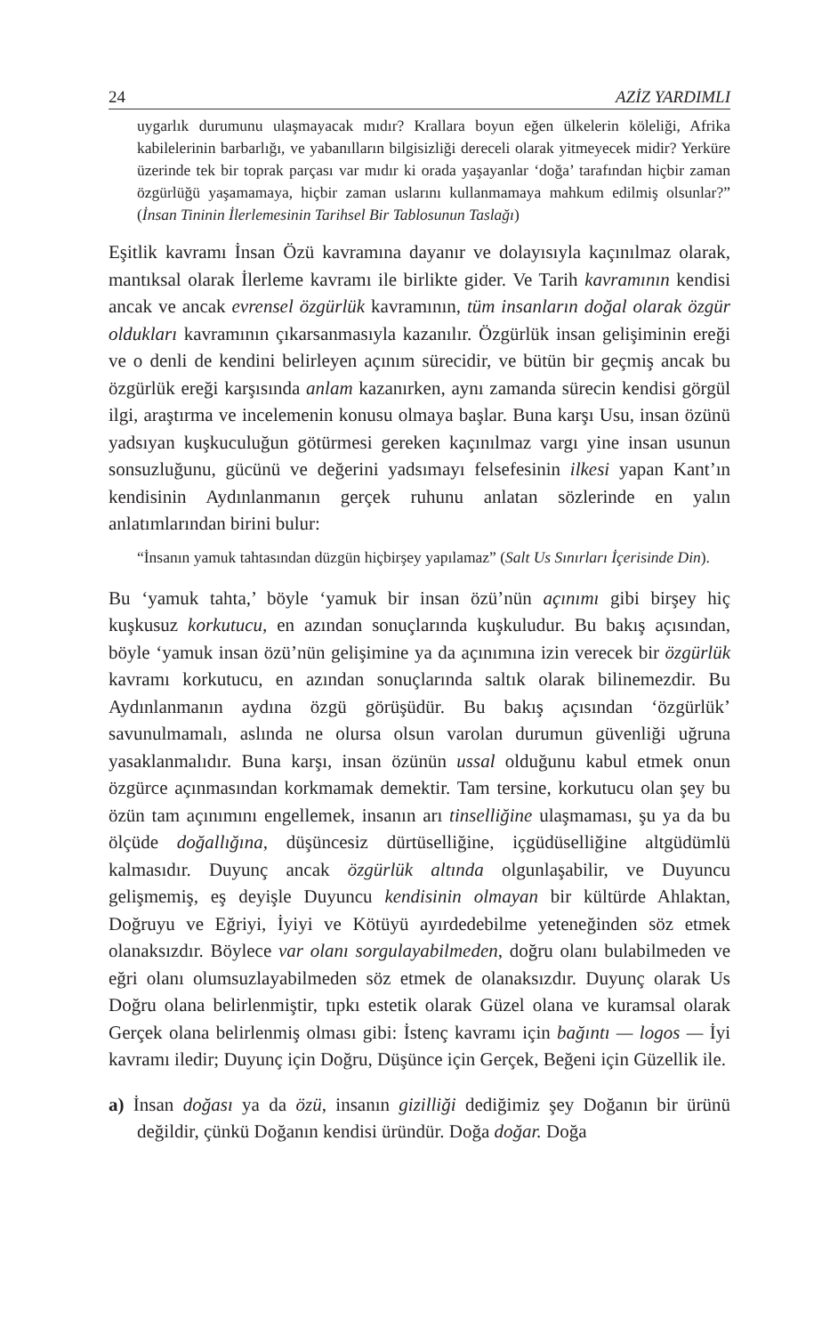24 AZİZ YARDIMLI
uygarlık durumunu ulaşmayacak mıdır? Krallara boyun eğen ülkelerin köleliği, Afrika kabilelerinin barbarlığı, ve yabanılların bilgisizliği dereceli olarak yitmeyecek midir? Yerküre üzerinde tek bir toprak parçası var mıdır ki orada yaşayanlar ‘doğa’ tarafından hiçbir zaman özgürlüğü yaşamamaya, hiçbir zaman uslarını kullanmamaya mahkum edilmiş olsunlar?” (İnsan Tininin İlerlemesinin Tarihsel Bir Tablosunun Taslağı)
Eşitlik kavramı İnsan Özü kavramına dayanır ve dolayısıyla kaçınılmaz olarak, mantıksal olarak İlerleme kavramı ile birlikte gider. Ve Tarih kavramının kendisi ancak ve ancak evrensel özgürlük kavramının, tüm insanların doğal olarak özgür oldukları kavramının çıkarsanmasıyla kazanılır. Özgürlük insan gelişiminin ereği ve o denli de kendini belirleyen açınım sürecidir, ve bütün bir geçmiş ancak bu özgürlük ereği karşısında anlam kazanırken, aynı zamanda sürecin kendisi görgül ilgi, araştırma ve incelemenin konusu olmaya başlar. Buna karşı Usu, insan özünü yadsıyan kuşkuculuğun götürmesi gereken kaçınılmaz vargı yine insan usunun sonsuzluğunu, gücünü ve değerini yadsımayı felsefesinin ilkesi yapan Kant’ın kendisinin Aydınlanmanın gerçek ruhunu anlatan sözlerinde en yalın anlatımlarından birini bulur:
“İnsanın yamuk tahtasından düzgün hiçbirşey yapılamaz” (Salt Us Sınırları İçerisinde Din).
Bu ‘yamuk tahta,’ böyle ‘yamuk bir insan özü’nün açınımı gibi birşey hiç kuşkusuz korkutucu, en azından sonuçlarında kuşkuludur. Bu bakış açısından, böyle ‘yamuk insan özü’nün gelişimine ya da açınımına izin verecek bir özgürlük kavramı korkutucu, en azından sonuçlarında saltık olarak bilinemezdir. Bu Aydınlanmanın aydına özgü görüşüdür. Bu bakış açısından ‘özgürlük’ savunulmamalı, aslında ne olursa olsun varolan durumun güvenliği uğruna yasaklanmalıdır. Buna karşı, insan özünün ussal olduğunu kabul etmek onun özgürce açınmasından korkmamak demektir. Tam tersine, korkutucu olan şey bu özün tam açınımını engellemek, insanın arı tinselliğine ulaşmaması, şu ya da bu ölçüde doğallığına, düşüncesiz dürtüselliğine, içgüdüselliğine altgüdümlü kalmasıdır. Duyunç ancak özgürlük altında olgunlaşabilir, ve Duyuncu gelişmemiş, eş deyişle Duyuncu kendisinin olmayan bir kültürde Ahlaktan, Doğruyu ve Eğriyi, İyiyi ve Kötüyü ayırdedebilme yeteneğinden söz etmek olanaksızdır. Böylece var olanı sorgulayabilmeden, doğru olanı bulabilmeden ve eğri olanı olumsuzlayabilmeden söz etmek de olanaksızdır. Duyunç olarak Us Doğru olana belirlenmiştir, tıpkı estetik olarak Güzel olana ve kuramsal olarak Gerçek olana belirlenmiş olması gibi: İstenç kavramı için bağıntı — logos — İyi kavramı iledir; Duyunç için Doğru, Düşünce için Gerçek, Beğeni için Güzellik ile.
a) İnsan doğası ya da özü, insanın gizilliği dediğimiz şey Doğanın bir ürünü değildir, çünkü Doğanın kendisi üründür. Doğa doğar. Doğa